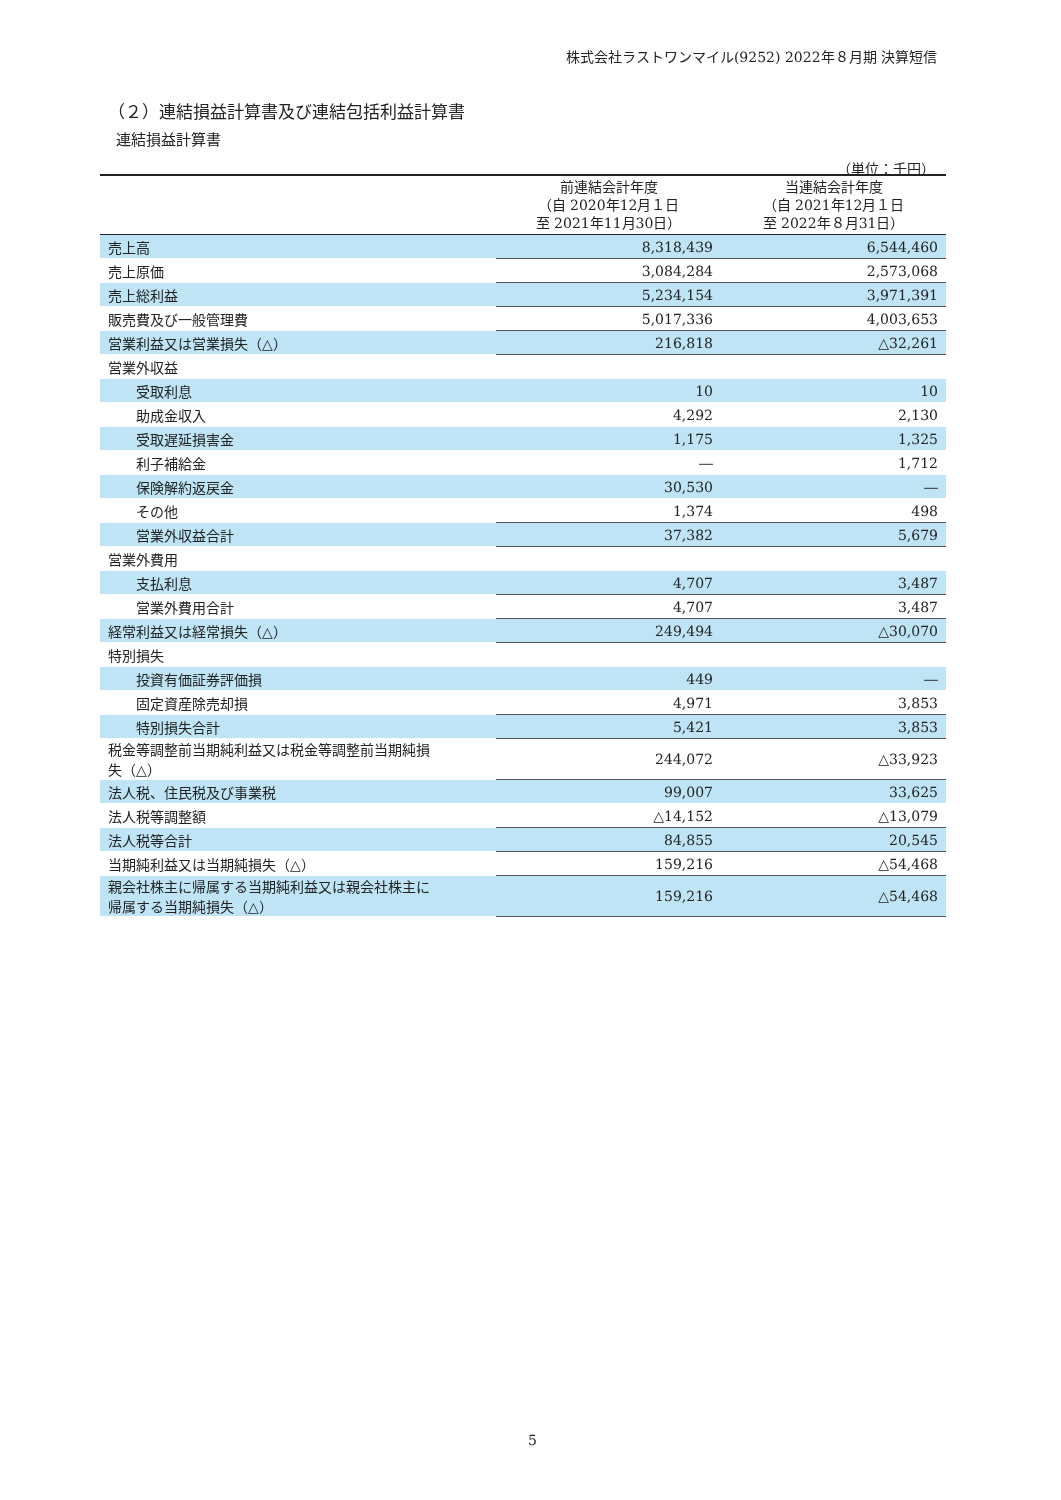株式会社ラストワンマイル(9252) 2022年８月期 決算短信
（２）連結損益計算書及び連結包括利益計算書
連結損益計算書
（単位：千円）
| | 前連結会計年度 （自 2020年12月１日 至 2021年11月30日） | 当連結会計年度 （自 2021年12月１日 至 2022年８月31日） |
| --- | --- | --- |
| 売上高 | 8,318,439 | 6,544,460 |
| 売上原価 | 3,084,284 | 2,573,068 |
| 売上総利益 | 5,234,154 | 3,971,391 |
| 販売費及び一般管理費 | 5,017,336 | 4,003,653 |
| 営業利益又は営業損失（△） | 216,818 | △32,261 |
| 営業外収益 | | |
| 受取利息 | 10 | 10 |
| 助成金収入 | 4,292 | 2,130 |
| 受取遅延損害金 | 1,175 | 1,325 |
| 利子補給金 | ― | 1,712 |
| 保険解約返戻金 | 30,530 | ― |
| その他 | 1,374 | 498 |
| 営業外収益合計 | 37,382 | 5,679 |
| 営業外費用 | | |
| 支払利息 | 4,707 | 3,487 |
| 営業外費用合計 | 4,707 | 3,487 |
| 経常利益又は経常損失（△） | 249,494 | △30,070 |
| 特別損失 | | |
| 投資有価証券評価損 | 449 | ― |
| 固定資産除売却損 | 4,971 | 3,853 |
| 特別損失合計 | 5,421 | 3,853 |
| 税金等調整前当期純利益又は税金等調整前当期純損 失（△） | 244,072 | △33,923 |
| 法人税、住民税及び事業税 | 99,007 | 33,625 |
| 法人税等調整額 | △14,152 | △13,079 |
| 法人税等合計 | 84,855 | 20,545 |
| 当期純利益又は当期純損失（△） | 159,216 | △54,468 |
| 親会社株主に帰属する当期純利益又は親会社株主に 帰属する当期純損失（△） | 159,216 | △54,468 |
5